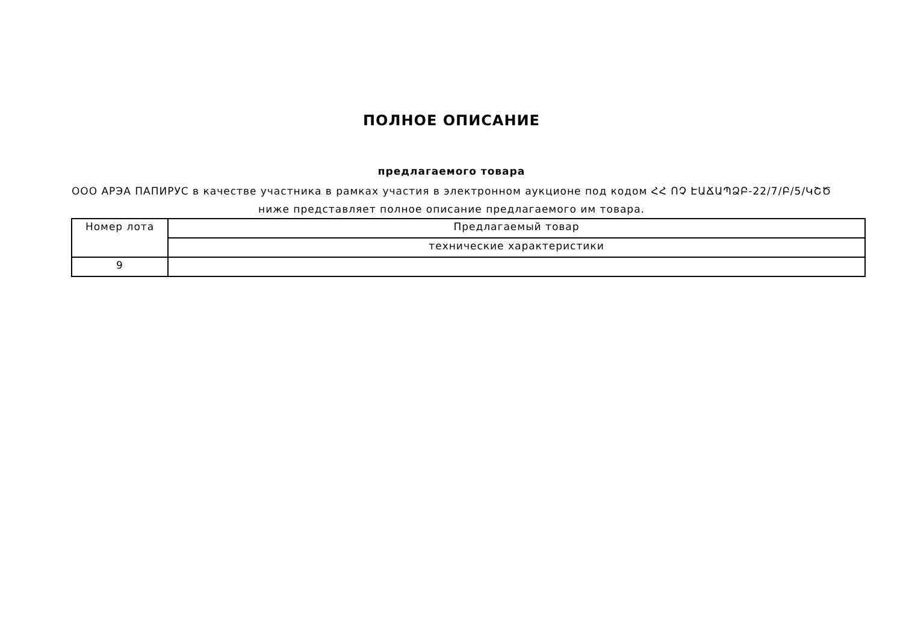ПОЛНОЕ ОПИСАНИЕ
предлагаемого товара
ООО АРЭА ПАПИРУС в качестве участника в рамках участия в электронном аукционе под кодом ՀՀ ՈՉ ԷԱՃԱՊՁԲ-22/7/Բ/5/ԿՇԾ ниже представляет полное описание предлагаемого им товара.
| Номер лота | Предлагаемый товар |
| | технические характеристики |
| 9 | |